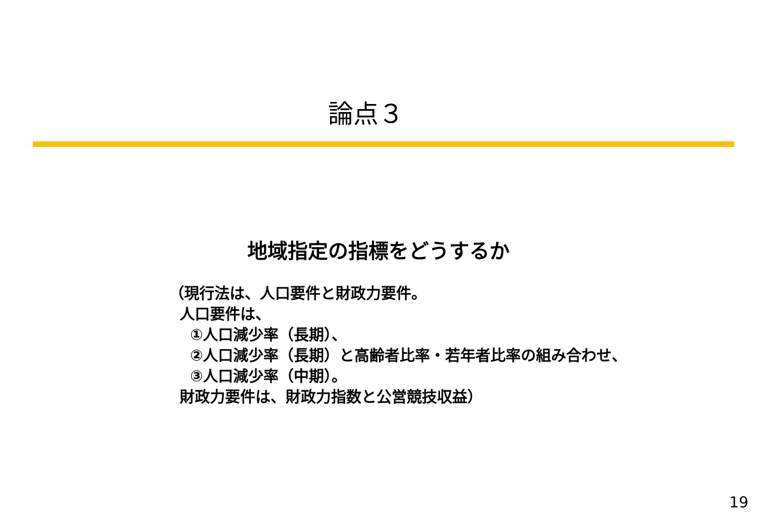論点３
地域指定の指標をどうするか
（現行法は、人口要件と財政力要件。
人口要件は、
①人口減少率（長期）、
②人口減少率（長期）と高齢者比率・若年者比率の組み合わせ、
③人口減少率（中期）。
財政力要件は、財政力指数と公営競技収益）
19